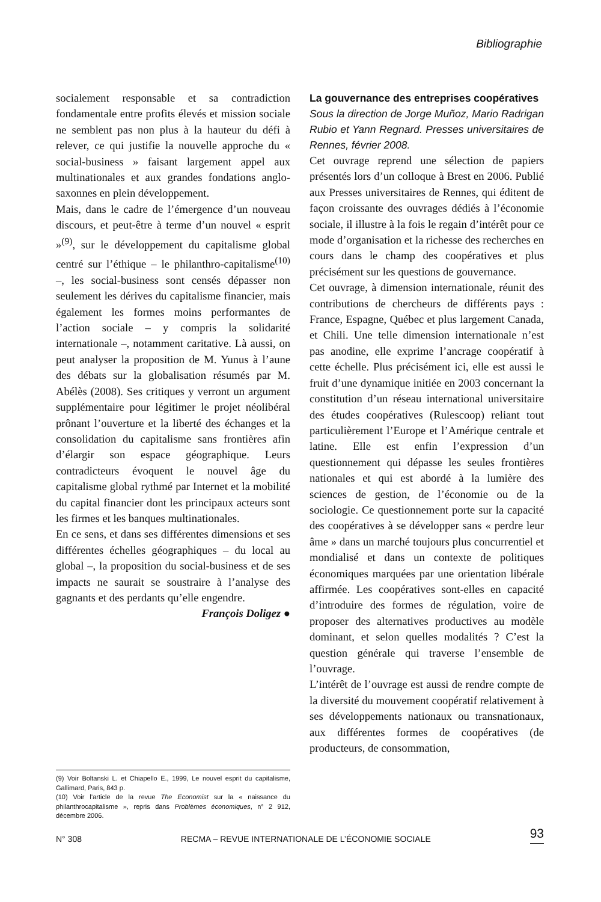Bibliographie
socialement responsable et sa contradiction fondamentale entre profits élevés et mission sociale ne semblent pas non plus à la hauteur du défi à relever, ce qui justifie la nouvelle approche du « social-business » faisant largement appel aux multinationales et aux grandes fondations anglo-saxonnes en plein développement.
Mais, dans le cadre de l’émergence d’un nouveau discours, et peut-être à terme d’un nouvel « esprit »<sup>(9)</sup>, sur le développement du capitalisme global centré sur l’éthique – le philanthro-capitalisme<sup>(10)</sup> –, les social-business sont censés dépasser non seulement les dérives du capitalisme financier, mais également les formes moins performantes de l’action sociale – y compris la solidarité internationale –, notamment caritative. Là aussi, on peut analyser la proposition de M. Yunus à l’aune des débats sur la globalisation résumés par M. Abélès (2008). Ses critiques y verront un argument supplémentaire pour légitimer le projet néolibéral prônant l’ouverture et la liberté des échanges et la consolidation du capitalisme sans frontières afin d’élargir son espace géographique. Leurs contradicteurs évoquent le nouvel âge du capitalisme global rythmé par Internet et la mobilité du capital financier dont les principaux acteurs sont les firmes et les banques multinationales.
En ce sens, et dans ses différentes dimensions et ses différentes échelles géographiques – du local au global –, la proposition du social-business et de ses impacts ne saurait se soustraire à l’analyse des gagnants et des perdants qu’elle engendre.
François Doligez ●
La gouvernance des entreprises coopératives
Sous la direction de Jorge Muñoz, Mario Radrigan Rubio et Yann Regnard. Presses universitaires de Rennes, février 2008.
Cet ouvrage reprend une sélection de papiers présentés lors d’un colloque à Brest en 2006. Publié aux Presses universitaires de Rennes, qui éditent de façon croissante des ouvrages dédiés à l’économie sociale, il illustre à la fois le regain d’intérêt pour ce mode d’organisation et la richesse des recherches en cours dans le champ des coopératives et plus précisément sur les questions de gouvernance.
Cet ouvrage, à dimension internationale, réunit des contributions de chercheurs de différents pays : France, Espagne, Québec et plus largement Canada, et Chili. Une telle dimension internationale n’est pas anodine, elle exprime l’ancrage coopératif à cette échelle. Plus précisément ici, elle est aussi le fruit d’une dynamique initiée en 2003 concernant la constitution d’un réseau international universitaire des études coopératives (Rulescoop) reliant tout particulièrement l’Europe et l’Amérique centrale et latine. Elle est enfin l’expression d’un questionnement qui dépasse les seules frontières nationales et qui est abordé à la lumière des sciences de gestion, de l’économie ou de la sociologie. Ce questionnement porte sur la capacité des coopératives à se développer sans « perdre leur âme » dans un marché toujours plus concurrentiel et mondialisé et dans un contexte de politiques économiques marquées par une orientation libérale affirmée. Les coopératives sont-elles en capacité d’introduire des formes de régulation, voire de proposer des alternatives productives au modèle dominant, et selon quelles modalités ? C’est la question générale qui traverse l’ensemble de l’ouvrage.
L’intérêt de l’ouvrage est aussi de rendre compte de la diversité du mouvement coopératif relativement à ses développements nationaux ou transnationaux, aux différentes formes de coopératives (de producteurs, de consommation,
(9) Voir Boltanski L. et Chiapello E., 1999, Le nouvel esprit du capitalisme, Gallimard, Paris, 843 p.
(10) Voir l’article de la revue The Economist sur la « naissance du philanthrocapitalisme », repris dans Problèmes économiques, n° 2 912, décembre 2006.
N° 308 RECMA – REVUE INTERNATIONALE DE L’ÉCONOMIE SOCIALE 93